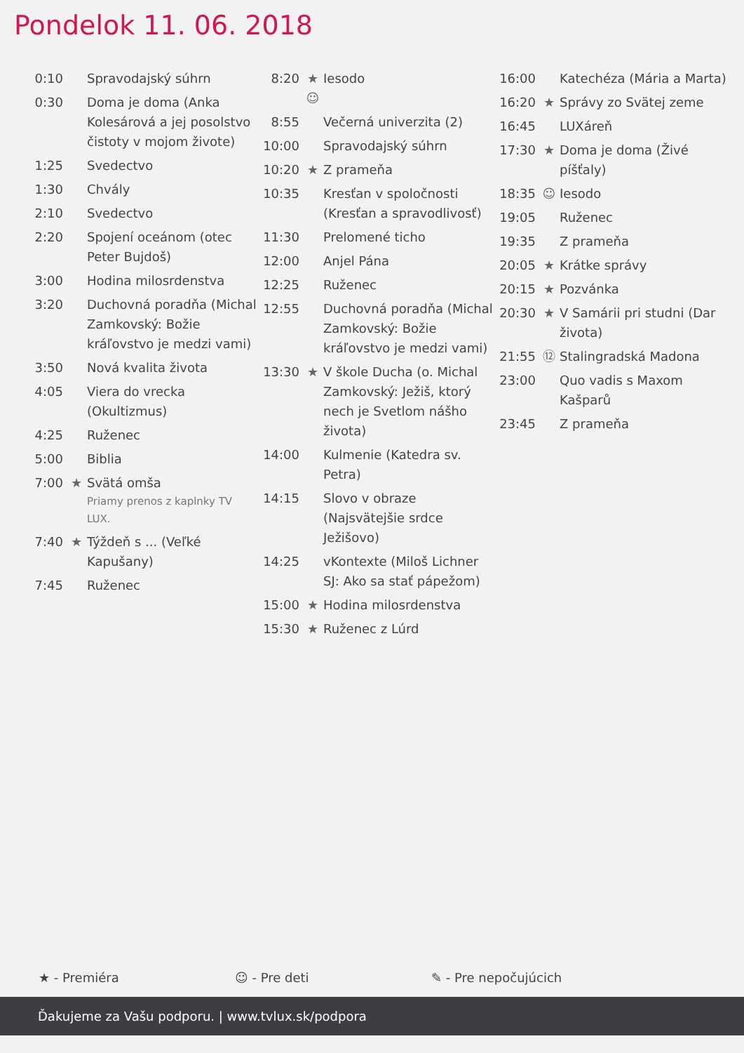Pondelok 11. 06. 2018
| 0:10 | | Spravodajský súhrn |
| 0:30 | | Doma je doma (Anka Kolesárová a jej posolstvo čistoty v mojom živote) |
| 1:25 | | Svedectvo |
| 1:30 | | Chvály |
| 2:10 | | Svedectvo |
| 2:20 | | Spojení oceánom (otec Peter Bujdoš) |
| 3:00 | | Hodina milosrdenstva |
| 3:20 | | Duchovná poradňa (Michal Zamkovský: Božie kráľovstvo je medzi vami) |
| 3:50 | | Nová kvalita života |
| 4:05 | | Viera do vrecka (Okultizmus) |
| 4:25 | | Ruženec |
| 5:00 | | Biblia |
| 7:00 | ★ | Svätá omša Priamy prenos z kaplnky TV LUX. |
| 7:40 | ★ | Týždeň s ... (Veľké Kapušany) |
| 7:45 | | Ruženec |
| 8:20 | ★ ☺ | Iesodo |
| 8:55 | | Večerná univerzita (2) |
| 10:00 | | Spravodajský súhrn |
| 10:20 | ★ | Z prameňa |
| 10:35 | | Kresťan v spoločnosti (Kresťan a spravodlivosť) |
| 11:30 | | Prelomené ticho |
| 12:00 | | Anjel Pána |
| 12:25 | | Ruženec |
| 12:55 | | Duchovná poradňa (Michal Zamkovský: Božie kráľovstvo je medzi vami) |
| 13:30 | ★ | V škole Ducha (o. Michal Zamkovský: Ježiš, ktorý nech je Svetlom nášho života) |
| 14:00 | | Kulmenie (Katedra sv. Petra) |
| 14:15 | | Slovo v obraze (Najsvätejšie srdce Ježišovo) |
| 14:25 | | vKontexte (Miloš Lichner SJ: Ako sa stať pápežom) |
| 15:00 | ★ | Hodina milosrdenstva |
| 15:30 | ★ | Ruženec z Lúrd |
| 16:00 | | Katechéza (Mária a Marta) |
| 16:20 | ★ | Správy zo Svätej zeme |
| 16:45 | | LUXáreň |
| 17:30 | ★ | Doma je doma (Živé píšťaly) |
| 18:35 | ☺ | Iesodo |
| 19:05 | | Ruženec |
| 19:35 | | Z prameňa |
| 20:05 | ★ | Krátke správy |
| 20:15 | ★ | Pozvánka |
| 20:30 | ★ | V Samárii pri studni (Dar života) |
| 21:55 | ⑫ | Stalingradská Madona |
| 23:00 | | Quo vadis s Maxom Kašparů |
| 23:45 | | Z prameňa |
★ - Premiéra ☺ - Pre deti ✎ - Pre nepočujúcich
Ďakujeme za Vašu podporu. | www.tvlux.sk/podpora